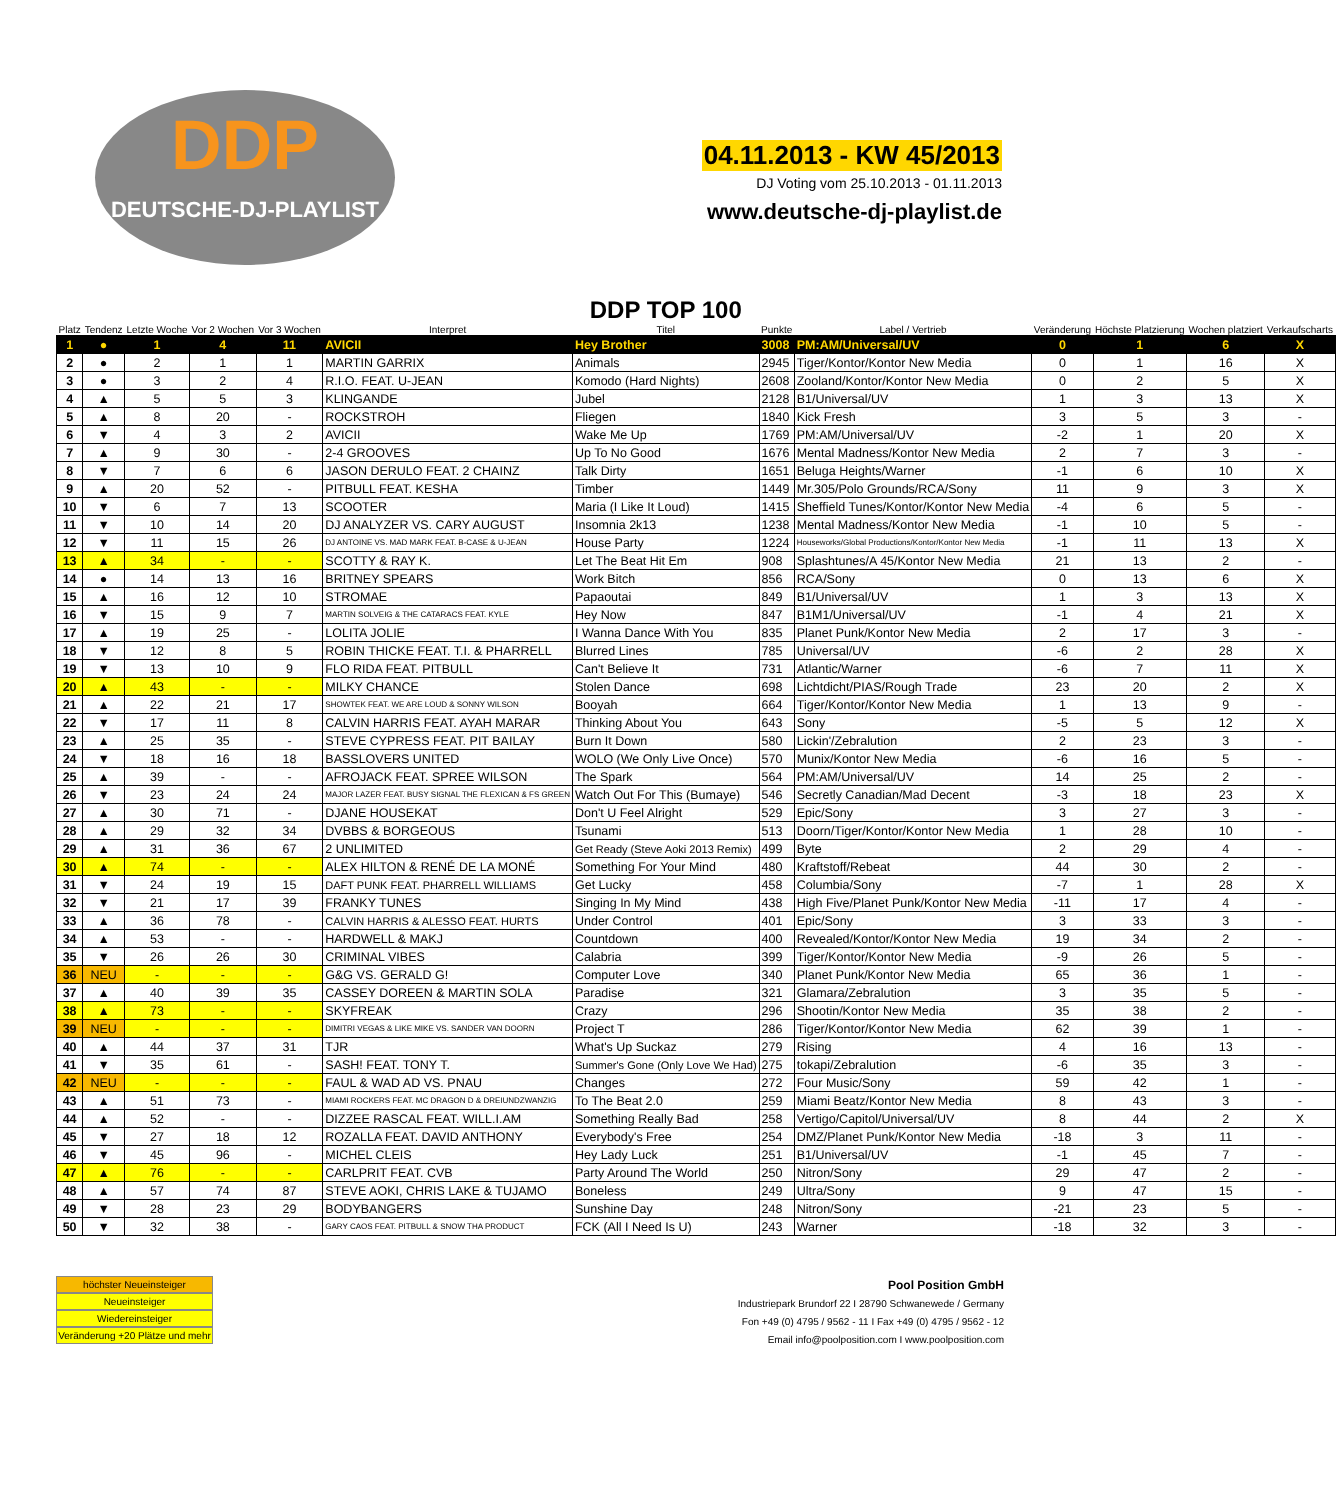DDP
DEUTSCHE-DJ-PLAYLIST
04.11.2013 - KW 45/2013
DJ Voting vom 25.10.2013 - 01.11.2013
www.deutsche-dj-playlist.de
| Platz | Tendenz | Letzte Woche | Vor 2 Wochen | Vor 3 Wochen | Interpret | DDP TOP 100 Titel | Punkte | Label / Vertrieb | Veränderung | Höchste Platzierung | Wochen platziert | Verkaufscharts |
| --- | --- | --- | --- | --- | --- | --- | --- | --- | --- | --- | --- | --- |
| 1 | ● | 1 | 4 | 11 | AVICII | Hey Brother | 3008 | PM:AM/Universal/UV | 0 | 1 | 6 | X |
| 2 | ● | 2 | 1 | 1 | MARTIN GARRIX | Animals | 2945 | Tiger/Kontor/Kontor New Media | 0 | 1 | 16 | X |
| 3 | ● | 3 | 2 | 4 | R.I.O. FEAT. U-JEAN | Komodo (Hard Nights) | 2608 | Zooland/Kontor/Kontor New Media | 0 | 2 | 5 | X |
| 4 | ▲ | 5 | 5 | 3 | KLINGANDE | Jubel | 2128 | B1/Universal/UV | 1 | 3 | 13 | X |
| 5 | ▲ | 8 | 20 | - | ROCKSTROH | Fliegen | 1840 | Kick Fresh | 3 | 5 | 3 | - |
| 6 | ▼ | 4 | 3 | 2 | AVICII | Wake Me Up | 1769 | PM:AM/Universal/UV | -2 | 1 | 20 | X |
| 7 | ▲ | 9 | 30 | - | 2-4 GROOVES | Up To No Good | 1676 | Mental Madness/Kontor New Media | 2 | 7 | 3 | - |
| 8 | ▼ | 7 | 6 | 6 | JASON DERULO FEAT. 2 CHAINZ | Talk Dirty | 1651 | Beluga Heights/Warner | -1 | 6 | 10 | X |
| 9 | ▲ | 20 | 52 | - | PITBULL FEAT. KESHA | Timber | 1449 | Mr.305/Polo Grounds/RCA/Sony | 11 | 9 | 3 | X |
| 10 | ▼ | 6 | 7 | 13 | SCOOTER | Maria (I Like It Loud) | 1415 | Sheffield Tunes/Kontor/Kontor New Media | -4 | 6 | 5 | - |
| 11 | ▼ | 10 | 14 | 20 | DJ ANALYZER VS. CARY AUGUST | Insomnia 2k13 | 1238 | Mental Madness/Kontor New Media | -1 | 10 | 5 | - |
| 12 | ▼ | 11 | 15 | 26 | DJ ANTOINE VS. MAD MARK FEAT. B-CASE & U-JEAN | House Party | 1224 | Houseworks/Global Productions/Kontor/Kontor New Media | -1 | 11 | 13 | X |
| 13 | ▲ | 34 | - | - | SCOTTY & RAY K. | Let The Beat Hit Em | 908 | Splashtunes/A 45/Kontor New Media | 21 | 13 | 2 | - |
| 14 | ● | 14 | 13 | 16 | BRITNEY SPEARS | Work Bitch | 856 | RCA/Sony | 0 | 13 | 6 | X |
| 15 | ▲ | 16 | 12 | 10 | STROMAE | Papaoutai | 849 | B1/Universal/UV | 1 | 3 | 13 | X |
| 16 | ▼ | 15 | 9 | 7 | MARTIN SOLVEIG & THE CATARACS FEAT. KYLE | Hey Now | 847 | B1M1/Universal/UV | -1 | 4 | 21 | X |
| 17 | ▲ | 19 | 25 | - | LOLITA JOLIE | I Wanna Dance With You | 835 | Planet Punk/Kontor New Media | 2 | 17 | 3 | - |
| 18 | ▼ | 12 | 8 | 5 | ROBIN THICKE FEAT. T.I. & PHARRELL | Blurred Lines | 785 | Universal/UV | -6 | 2 | 28 | X |
| 19 | ▼ | 13 | 10 | 9 | FLO RIDA FEAT. PITBULL | Can't Believe It | 731 | Atlantic/Warner | -6 | 7 | 11 | X |
| 20 | ▲ | 43 | - | - | MILKY CHANCE | Stolen Dance | 698 | Lichtdicht/PIAS/Rough Trade | 23 | 20 | 2 | X |
| 21 | ▲ | 22 | 21 | 17 | SHOWTEK FEAT. WE ARE LOUD & SONNY WILSON | Booyah | 664 | Tiger/Kontor/Kontor New Media | 1 | 13 | 9 | - |
| 22 | ▼ | 17 | 11 | 8 | CALVIN HARRIS FEAT. AYAH MARAR | Thinking About You | 643 | Sony | -5 | 5 | 12 | X |
| 23 | ▲ | 25 | 35 | - | STEVE CYPRESS FEAT. PIT BAILAY | Burn It Down | 580 | Lickin'/Zebralution | 2 | 23 | 3 | - |
| 24 | ▼ | 18 | 16 | 18 | BASSLOVERS UNITED | WOLO (We Only Live Once) | 570 | Munix/Kontor New Media | -6 | 16 | 5 | - |
| 25 | ▲ | 39 | - | - | AFROJACK FEAT. SPREE WILSON | The Spark | 564 | PM:AM/Universal/UV | 14 | 25 | 2 | - |
| 26 | ▼ | 23 | 24 | 24 | MAJOR LAZER FEAT. BUSY SIGNAL THE FLEXICAN & FS GREEN | Watch Out For This (Bumaye) | 546 | Secretly Canadian/Mad Decent | -3 | 18 | 23 | X |
| 27 | ▲ | 30 | 71 | - | DJANE HOUSEKAT | Don't U Feel Alright | 529 | Epic/Sony | 3 | 27 | 3 | - |
| 28 | ▲ | 29 | 32 | 34 | DVBBS & BORGEOUS | Tsunami | 513 | Doorn/Tiger/Kontor/Kontor New Media | 1 | 28 | 10 | - |
| 29 | ▲ | 31 | 36 | 67 | 2 UNLIMITED | Get Ready (Steve Aoki 2013 Remix) | 499 | Byte | 2 | 29 | 4 | - |
| 30 | ▲ | 74 | - | - | ALEX HILTON & RENÉ DE LA MONÉ | Something For Your Mind | 480 | Kraftstoff/Rebeat | 44 | 30 | 2 | - |
| 31 | ▼ | 24 | 19 | 15 | DAFT PUNK FEAT. PHARRELL WILLIAMS | Get Lucky | 458 | Columbia/Sony | -7 | 1 | 28 | X |
| 32 | ▼ | 21 | 17 | 39 | FRANKY TUNES | Singing In My Mind | 438 | High Five/Planet Punk/Kontor New Media | -11 | 17 | 4 | - |
| 33 | ▲ | 36 | 78 | - | CALVIN HARRIS & ALESSO FEAT. HURTS | Under Control | 401 | Epic/Sony | 3 | 33 | 3 | - |
| 34 | ▲ | 53 | - | - | HARDWELL & MAKJ | Countdown | 400 | Revealed/Kontor/Kontor New Media | 19 | 34 | 2 | - |
| 35 | ▼ | 26 | 26 | 30 | CRIMINAL VIBES | Calabria | 399 | Tiger/Kontor/Kontor New Media | -9 | 26 | 5 | - |
| 36 | NEU | - | - | - | G&G VS. GERALD G! | Computer Love | 340 | Planet Punk/Kontor New Media | 65 | 36 | 1 | - |
| 37 | ▲ | 40 | 39 | 35 | CASSEY DOREEN & MARTIN SOLA | Paradise | 321 | Glamara/Zebralution | 3 | 35 | 5 | - |
| 38 | ▲ | 73 | - | - | SKYFREAK | Crazy | 296 | Shootin/Kontor New Media | 35 | 38 | 2 | - |
| 39 | NEU | - | - | - | DIMITRI VEGAS & LIKE MIKE VS. SANDER VAN DOORN | Project T | 286 | Tiger/Kontor/Kontor New Media | 62 | 39 | 1 | - |
| 40 | ▲ | 44 | 37 | 31 | TJR | What's Up Suckaz | 279 | Rising | 4 | 16 | 13 | - |
| 41 | ▼ | 35 | 61 | - | SASH! FEAT. TONY T. | Summer's Gone (Only Love We Had) | 275 | tokapi/Zebralution | -6 | 35 | 3 | - |
| 42 | NEU | - | - | - | FAUL & WAD AD VS. PNAU | Changes | 272 | Four Music/Sony | 59 | 42 | 1 | - |
| 43 | ▲ | 51 | 73 | - | MIAMI ROCKERS FEAT. MC DRAGON D & DREIUNDZWANZIG | To The Beat 2.0 | 259 | Miami Beatz/Kontor New Media | 8 | 43 | 3 | - |
| 44 | ▲ | 52 | - | - | DIZZEE RASCAL FEAT. WILL.I.AM | Something Really Bad | 258 | Vertigo/Capitol/Universal/UV | 8 | 44 | 2 | X |
| 45 | ▼ | 27 | 18 | 12 | ROZALLA FEAT. DAVID ANTHONY | Everybody's Free | 254 | DMZ/Planet Punk/Kontor New Media | -18 | 3 | 11 | - |
| 46 | ▼ | 45 | 96 | - | MICHEL CLEIS | Hey Lady Luck | 251 | B1/Universal/UV | -1 | 45 | 7 | - |
| 47 | ▲ | 76 | - | - | CARLPRIT FEAT. CVB | Party Around The World | 250 | Nitron/Sony | 29 | 47 | 2 | - |
| 48 | ▲ | 57 | 74 | 87 | STEVE AOKI, CHRIS LAKE & TUJAMO | Boneless | 249 | Ultra/Sony | 9 | 47 | 15 | - |
| 49 | ▼ | 28 | 23 | 29 | BODYBANGERS | Sunshine Day | 248 | Nitron/Sony | -21 | 23 | 5 | - |
| 50 | ▼ | 32 | 38 | - | GARY CAOS FEAT. PITBULL & SNOW THA PRODUCT | FCK (All I Need Is U) | 243 | Warner | -18 | 32 | 3 | - |
höchster Neueinsteiger
Neueinsteiger
Wiedereinsteiger
Veränderung +20 Plätze und mehr
Pool Position GmbH
Industriepark Brundorf 22 I 28790 Schwanewede / Germany
Fon +49 (0) 4795 / 9562 - 11 I Fax +49 (0) 4795 / 9562 - 12
Email info@poolposition.com I www.poolposition.com